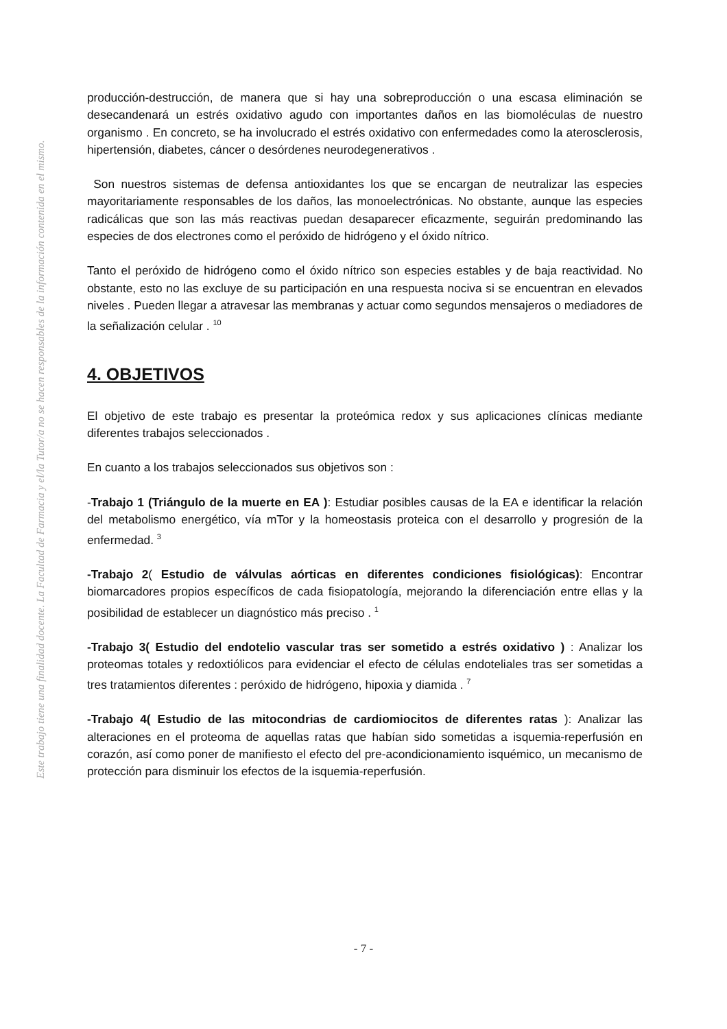Este trabajo tiene una finalidad docente. La Facultad de Farmacia y el/la Tutor/a no se hacen responsables de la información contenida en el mismo.
producción-destrucción, de manera que si hay una sobreproducción o una escasa eliminación se desecandenará un estrés oxidativo agudo con importantes daños en las biomoléculas de nuestro organismo . En concreto, se ha involucrado el estrés oxidativo con enfermedades como la aterosclerosis, hipertensión, diabetes, cáncer o desórdenes neurodegenerativos .
Son nuestros sistemas de defensa antioxidantes los que se encargan de neutralizar las especies mayoritariamente responsables de los daños, las monoelectrónicas. No obstante, aunque las especies radicálicas que son las más reactivas puedan desaparecer eficazmente, seguirán predominando las especies de dos electrones como el peróxido de hidrógeno y el óxido nítrico.
Tanto el peróxido de hidrógeno como el óxido nítrico son especies estables y de baja reactividad. No obstante, esto no las excluye de su participación en una respuesta nociva si se encuentran en elevados niveles . Pueden llegar a atravesar las membranas y actuar como segundos mensajeros o mediadores de la señalización celular . <sup>10</sup>
4. OBJETIVOS
El objetivo de este trabajo es presentar la proteómica redox y sus aplicaciones clínicas mediante diferentes trabajos seleccionados .
En cuanto a los trabajos seleccionados sus objetivos son :
-Trabajo 1 (Triángulo de la muerte en EA ): Estudiar posibles causas de la EA e identificar la relación del metabolismo energético, vía mTor y la homeostasis proteica con el desarrollo y progresión de la enfermedad. <sup>3</sup>
-Trabajo 2( Estudio de válvulas aórticas en diferentes condiciones fisiológicas): Encontrar biomarcadores propios específicos de cada fisiopatología, mejorando la diferenciación entre ellas y la posibilidad de establecer un diagnóstico más preciso . <sup>1</sup>
-Trabajo 3( Estudio del endotelio vascular tras ser sometido a estrés oxidativo ) : Analizar los proteomas totales y redoxtiólicos para evidenciar el efecto de células endoteliales tras ser sometidas a tres tratamientos diferentes : peróxido de hidrógeno, hipoxia y diamida . <sup>7</sup>
-Trabajo 4( Estudio de las mitocondrias de cardiomiocitos de diferentes ratas ): Analizar las alteraciones en el proteoma de aquellas ratas que habían sido sometidas a isquemia-reperfusión en corazón, así como poner de manifiesto el efecto del pre-acondicionamiento isquémico, un mecanismo de protección para disminuir los efectos de la isquemia-reperfusión.
- 7 -